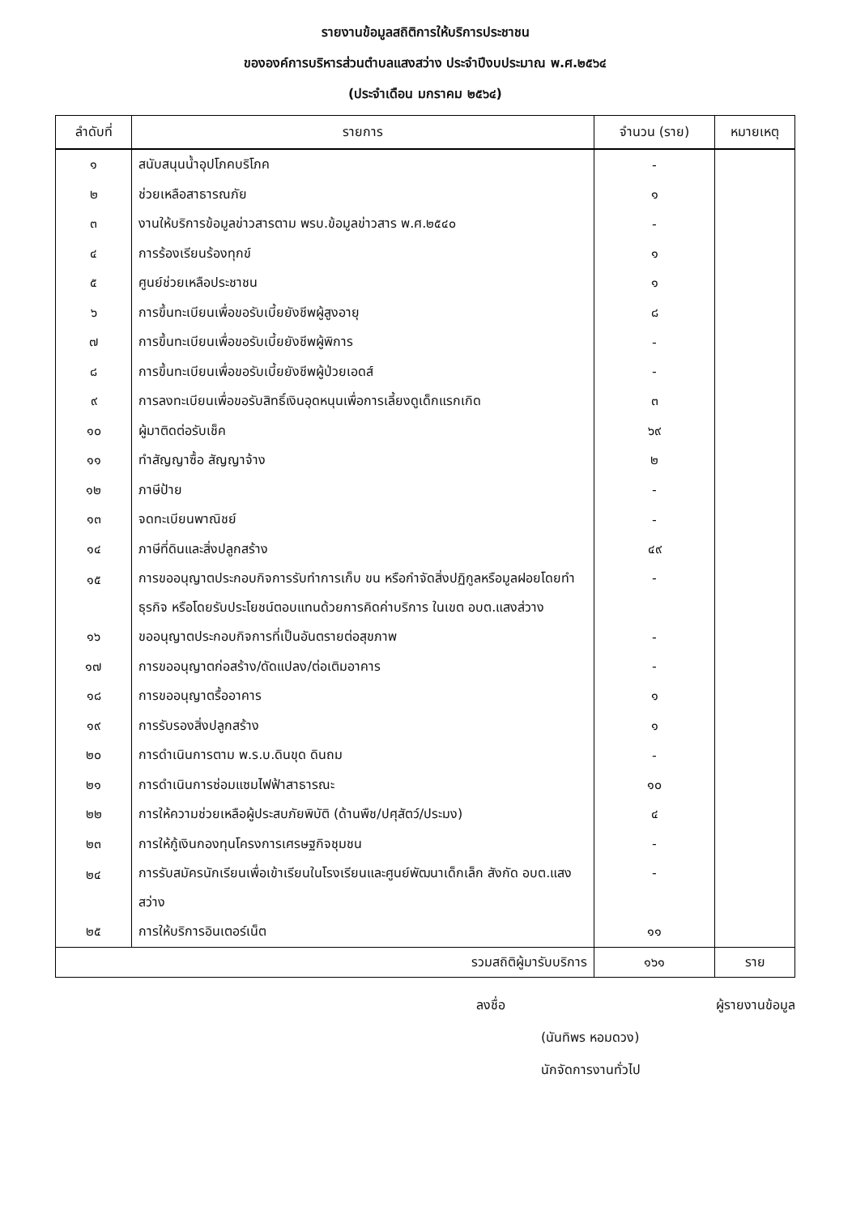รายงานข้อมูลสถิติการให้บริการประชาชน
ขององค์การบริหารส่วนตำบลแสงสว่าง ประจำปีงบประมาณ พ.ศ.๒๕๖๔
(ประจำเดือน มกราคม ๒๕๖๔)
| ลำดับที่ | รายการ | จำนวน (ราย) | หมายเหตุ |
| --- | --- | --- | --- |
| ๑ | สนับสนุนน้ำอุปโภคบริโภค | - | |
| ๒ | ช่วยเหลือสาธารณภัย | ๑ | |
| ๓ | งานให้บริการข้อมูลข่าวสารตาม พรบ.ข้อมูลข่าวสาร พ.ศ.๒๕๔๐ | - | |
| ๔ | การร้องเรียนร้องทุกข์ | ๑ | |
| ๕ | ศูนย์ช่วยเหลือประชาชน | ๑ | |
| ๖ | การขึ้นทะเบียนเพื่อขอรับเบี้ยยังชีพผู้สูงอายุ | ๘ | |
| ๗ | การขึ้นทะเบียนเพื่อขอรับเบี้ยยังชีพผู้พิการ | - | |
| ๘ | การขึ้นทะเบียนเพื่อขอรับเบี้ยยังชีพผู้ป่วยเอดส์ | - | |
| ๙ | การลงทะเบียนเพื่อขอรับสิทธิ์เงินอุดหนุนเพื่อการเลี้ยงดูเด็กแรกเกิด | ๓ | |
| ๑๐ | ผู้มาติดต่อรับเช็ค | ๖๙ | |
| ๑๑ | ทำสัญญาซื้อ สัญญาจ้าง | ๒ | |
| ๑๒ | ภาษีป้าย | - | |
| ๑๓ | จดทะเบียนพาณิชย์ | - | |
| ๑๔ | ภาษีที่ดินและสิ่งปลูกสร้าง | ๔๙ | |
| ๑๕ | การขออนุญาตประกอบกิจการรับทำการเก็บ ขน หรือกำจัดสิ่งปฏิกูลหรือมูลฝอยโดยทำธุรกิจ หรือโดยรับประโยชน์ตอบแทนด้วยการคิดค่าบริการ ในเขต อบต.แสงส่วาง | - | |
| ๑๖ | ขออนุญาตประกอบกิจการที่เป็นอันตรายต่อสุขภาพ | - | |
| ๑๗ | การขออนุญาตก่อสร้าง/ดัดแปลง/ต่อเติมอาคาร | - | |
| ๑๘ | การขออนุญาตรื้ออาคาร | ๑ | |
| ๑๙ | การรับรองสิ่งปลูกสร้าง | ๑ | |
| ๒๐ | การดำเนินการตาม พ.ร.บ.ดินขุด ดินถม | - | |
| ๒๑ | การดำเนินการซ่อมแซมไฟฟ้าสาธารณะ | ๑๐ | |
| ๒๒ | การให้ความช่วยเหลือผู้ประสบภัยพิบัติ (ด้านพืช/ปศุสัตว์/ประมง) | ๔ | |
| ๒๓ | การให้กู้เงินกองทุนโครงการเศรษฐกิจชุมชน | - | |
| ๒๔ | การรับสมัครนักเรียนเพื่อเข้าเรียนในโรงเรียนและศูนย์พัฒนาเด็กเล็ก สังกัด อบต.แสงสว่าง | - | |
| ๒๕ | การให้บริการอินเตอร์เน็ต | ๑๑ | |
| รวมสถิติผู้มารับบริการ | | ๑๖๑ | ราย |
ลงชื่อ ผู้รายงานข้อมูล
(นันทิพร หอมดวง)
นักจัดการงานทั่วไป